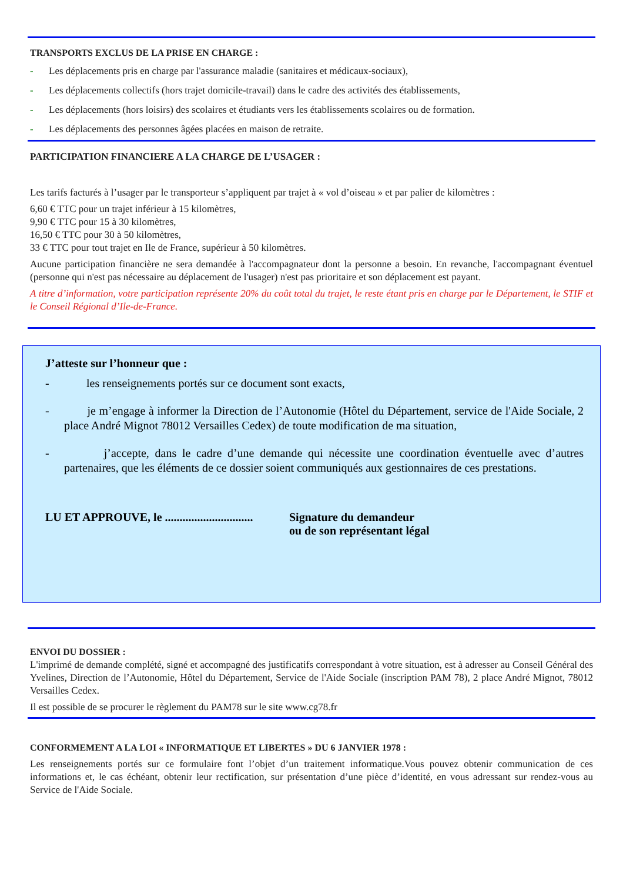TRANSPORTS EXCLUS DE LA PRISE EN CHARGE :
- Les déplacements pris en charge par l'assurance maladie (sanitaires et médicaux-sociaux),
- Les déplacements collectifs (hors trajet domicile-travail) dans le cadre des activités des établissements,
- Les déplacements (hors loisirs) des scolaires et étudiants vers les établissements scolaires ou de formation.
- Les déplacements des personnes âgées placées en maison de retraite.
PARTICIPATION FINANCIERE A LA CHARGE DE L’USAGER :
Les tarifs facturés à l’usager par le transporteur s’appliquent par trajet à « vol d’oiseau » et par palier de kilomètres :
6,60 € TTC pour un trajet inférieur à 15 kilomètres,
9,90 € TTC pour 15 à 30 kilomètres,
16,50 € TTC pour 30 à 50 kilomètres,
33 € TTC pour tout trajet en Ile de France, supérieur à 50 kilomètres.
Aucune participation financière ne sera demandée à l'accompagnateur dont la personne a besoin. En revanche, l'accompagnant éventuel (personne qui n'est pas nécessaire au déplacement de l'usager) n'est pas prioritaire et son déplacement est payant.
A titre d’information, votre participation représente 20% du coût total du trajet, le reste étant pris en charge par le Département, le STIF et le Conseil Régional d’Ile-de-France.
J’atteste sur l’honneur que :
- les renseignements portés sur ce document sont exacts,
- je m’engage à informer la Direction de l’Autonomie (Hôtel du Département, service de l'Aide Sociale, 2 place André Mignot 78012 Versailles Cedex) de toute modification de ma situation,
- j’accepte, dans le cadre d’une demande qui nécessite une coordination éventuelle avec d’autres partenaires, que les éléments de ce dossier soient communiqués aux gestionnaires de ces prestations.
LU ET APPROUVE, le ..............................
Signature du demandeur
ou de son représentant légal
ENVOI DU DOSSIER :
L'imprimé de demande complété, signé et accompagné des justificatifs correspondant à votre situation, est à adresser au Conseil Général des Yvelines, Direction de l’Autonomie, Hôtel du Département, Service de l'Aide Sociale (inscription PAM 78), 2 place André Mignot, 78012 Versailles Cedex.
Il est possible de se procurer le règlement du PAM78 sur le site www.cg78.fr
CONFORMEMENT A LA LOI « INFORMATIQUE ET LIBERTES » DU 6 JANVIER 1978 :
Les renseignements portés sur ce formulaire font l’objet d’un traitement informatique.Vous pouvez obtenir communication de ces informations et, le cas échéant, obtenir leur rectification, sur présentation d’une pièce d’identité, en vous adressant sur rendez-vous au Service de l'Aide Sociale.